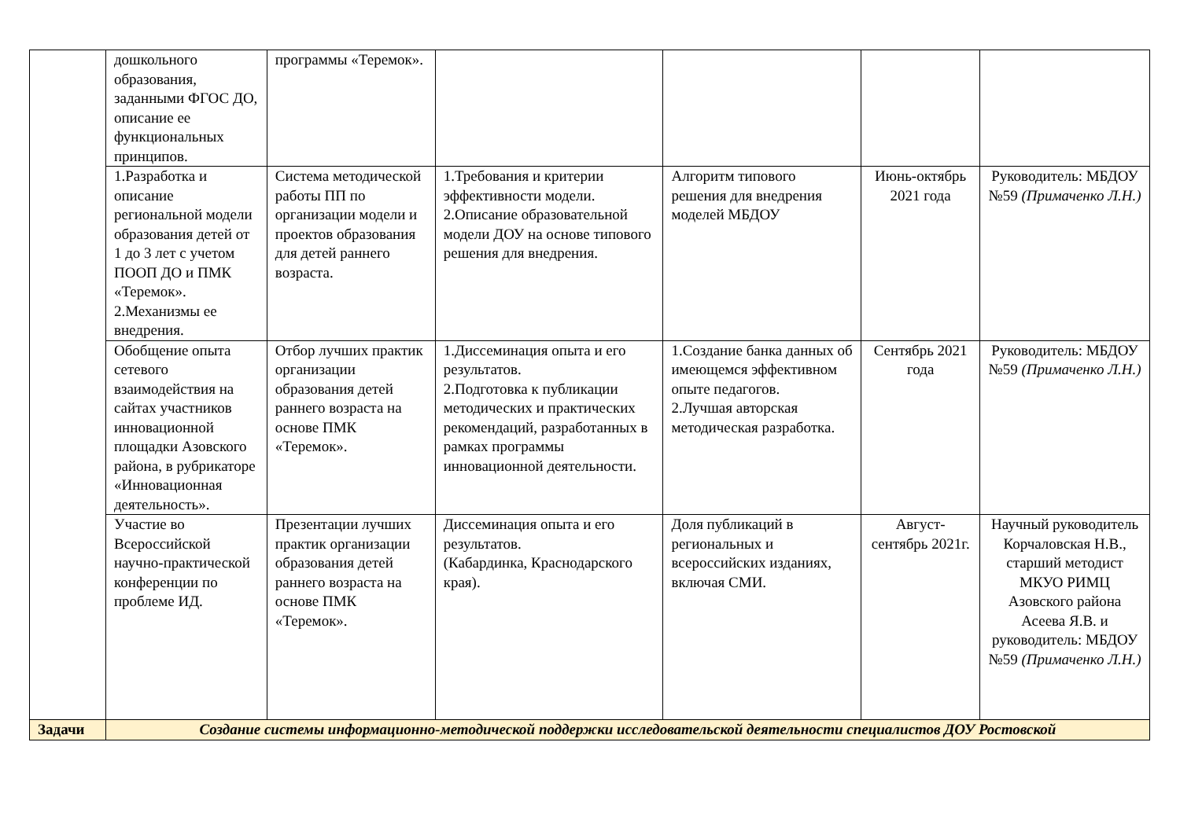| | дошкольного образования, заданными ФГОС ДО, описание ее функциональных принципов. | программы «Теремок». | | | | |
| | 1.Разработка и описание региональной модели образования детей от 1 до 3 лет с учетом ПООП ДО и ПМК «Теремок». 2.Механизмы ее внедрения. | Система методической работы ПП по организации модели и проектов образования для детей раннего возраста. | 1.Требования и критерии эффективности модели. 2.Описание образовательной модели ДОУ на основе типового решения для внедрения. | Алгоритм типового решения для внедрения моделей МБДОУ | Июнь-октябрь 2021 года | Руководитель: МБДОУ №59 (Примаченко Л.Н.) |
| | Обобщение опыта сетевого взаимодействия на сайтах участников инновационной площадки Азовского района, в рубрикаторе «Инновационная деятельность». | Отбор лучших практик организации образования детей раннего возраста на основе ПМК «Теремок». | 1.Диссеминация опыта и его результатов. 2.Подготовка к публикации методических и практических рекомендаций, разработанных в рамках программы инновационной деятельности. | 1.Создание банка данных об имеющемся эффективном опыте педагогов. 2.Лучшая авторская методическая разработка. | Сентябрь 2021 года | Руководитель: МБДОУ №59 (Примаченко Л.Н.) |
| | Участие во Всероссийской научно-практической конференции по проблеме ИД. | Презентации лучших практик организации образования детей раннего возраста на основе ПМК «Теремок». | Диссеминация опыта и его результатов. (Кабардинка, Краснодарского края). | Доля публикаций в региональных и всероссийских изданиях, включая СМИ. | Август-сентябрь 2021г. | Научный руководитель Корчаловская Н.В., старший методист МКУО РИМЦ Азовского района Асеева Я.В. и руководитель: МБДОУ №59 (Примаченко Л.Н.) |
| Задачи | Создание системы информационно-методической поддержки исследовательской деятельности специалистов ДОУ Ростовской | | | | | |